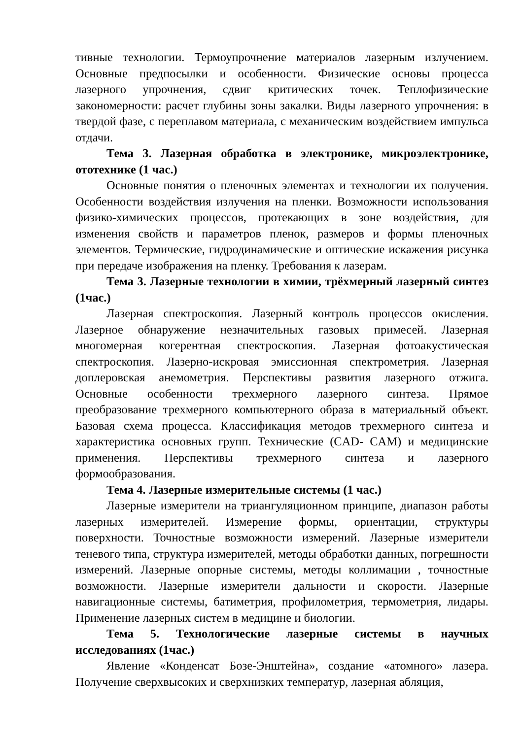тивные технологии. Термоупрочнение материалов лазерным излучением. Основные предпосылки и особенности. Физические основы процесса лазерного упрочнения, сдвиг критических точек. Теплофизические закономерности: расчет глубины зоны закалки. Виды лазерного упрочнения: в твердой фазе, с переплавом материала, с механическим воздействием импульса отдачи.
Тема 3. Лазерная обработка в электронике, микроэлектронике, ототехнике (1 час.)
Основные понятия о пленочных элементах и технологии их получения. Особенности воздействия излучения на пленки. Возможности использования физико-химических процессов, протекающих в зоне воздействия, для изменения свойств и параметров пленок, размеров и формы пленочных элементов. Термические, гидродинамические и оптические искажения рисунка при передаче изображения на пленку. Требования к лазерам.
Тема 3. Лазерные технологии в химии, трёхмерный лазерный синтез (1час.)
Лазерная спектроскопия. Лазерный контроль процессов окисления. Лазерное обнаружение незначительных газовых примесей. Лазерная многомерная когерентная спектроскопия. Лазерная фотоакустическая спектроскопия. Лазерно-искровая эмиссионная спектрометрия. Лазерная доплеровская анемометрия. Перспективы развития лазерного отжига. Основные особенности трехмерного лазерного синтеза. Прямое преобразование трехмерного компьютерного образа в материальный объект. Базовая схема процесса. Классификация методов трехмерного синтеза и характеристика основных групп. Технические (CAD- CAM) и медицинские применения. Перспективы трехмерного синтеза и лазерного формообразования.
Тема 4. Лазерные измерительные системы (1 час.)
Лазерные измерители на триангуляционном принципе, диапазон работы лазерных измерителей. Измерение формы, ориентации, структуры поверхности. Точностные возможности измерений. Лазерные измерители теневого типа, структура измерителей, методы обработки данных, погрешности измерений. Лазерные опорные системы, методы коллимации , точностные возможности. Лазерные измерители дальности и скорости. Лазерные навигационные системы, батиметрия, профилометрия, термометрия, лидары. Применение лазерных систем в медицине и биологии.
Тема 5. Технологические лазерные системы в научных исследованиях (1час.)
Явление «Конденсат Бозе-Энштейна», создание «атомного» лазера. Получение сверхвысоких и сверхнизких температур, лазерная абляция,